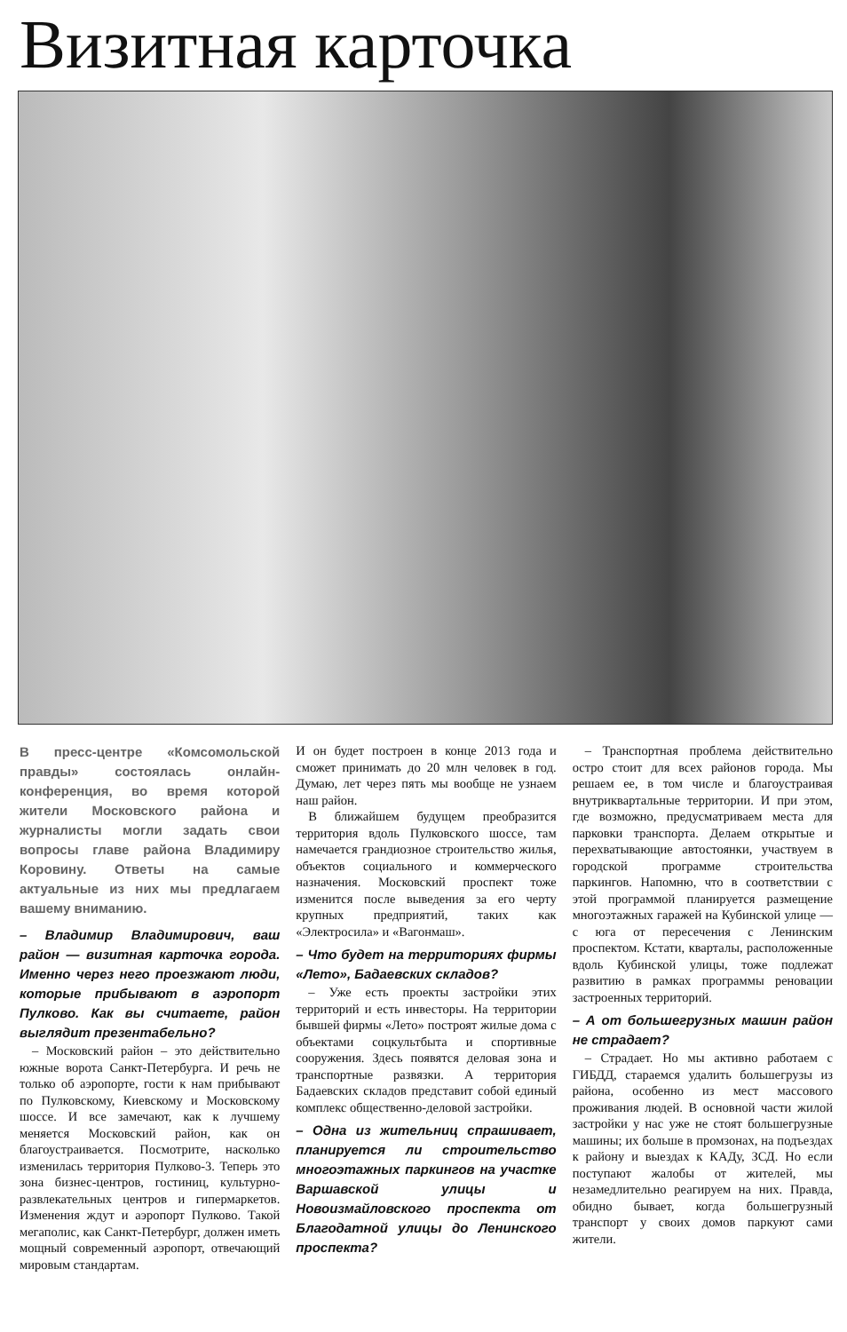Визитная карточка
В пресс-центре «Комсомольской правды» состоялась онлайн-конференция, во время которой жители Московского района и журналисты могли задать свои вопросы главе района Владимиру Коровину. Ответы на самые актуальные из них мы предлагаем вашему вниманию.
– Владимир Владимирович, ваш район — визитная карточка города. Именно через него проезжают люди, которые прибывают в аэропорт Пулково. Как вы считаете, район выглядит презентабельно?
– Московский район – это действительно южные ворота Санкт-Петербурга. И речь не только об аэропорте, гости к нам прибывают по Пулковскому, Киевскому и Московскому шоссе. И все замечают, как к лучшему меняется Московский район, как он благоустраивается. Посмотрите, насколько изменилась территория Пулково-3. Теперь это зона бизнес-центров, гостиниц, культурно-развлекательных центров и гипермаркетов. Изменения ждут и аэропорт Пулково. Такой мегаполис, как Санкт-Петербург, должен иметь мощный современный аэропорт, отвечающий мировым стандартам.
И он будет построен в конце 2013 года и сможет принимать до 20 млн человек в год. Думаю, лет через пять мы вообще не узнаем наш район.
В ближайшем будущем преобразится территория вдоль Пулковского шоссе, там намечается грандиозное строительство жилья, объектов социального и коммерческого назначения. Московский проспект тоже изменится после выведения за его черту крупных предприятий, таких как «Электросила» и «Вагонмаш».
– Что будет на территориях фирмы «Лето», Бадаевских складов?
– Уже есть проекты застройки этих территорий и есть инвесторы. На территории бывшей фирмы «Лето» построят жилые дома с объектами соцкультбыта и спортивные сооружения. Здесь появятся деловая зона и транспортные развязки. А территория Бадаевских складов представит собой единый комплекс общественно-деловой застройки.
– Одна из жительниц спрашивает, планируется ли строительство многоэтажных паркингов на участке Варшавской улицы и Новоизмайловского проспекта от Благодатной улицы до Ленинского проспекта?
– Транспортная проблема действительно остро стоит для всех районов города. Мы решаем ее, в том числе и благоустраивая внутриквартальные территории. И при этом, где возможно, предусматриваем места для парковки транспорта. Делаем открытые и перехватывающие автостоянки, участвуем в городской программе строительства паркингов. Напомню, что в соответствии с этой программой планируется размещение многоэтажных гаражей на Кубинской улице — с юга от пересечения с Ленинским проспектом. Кстати, кварталы, расположенные вдоль Кубинской улицы, тоже подлежат развитию в рамках программы реновации застроенных территорий.
– А от большегрузных машин район не страдает?
– Страдает. Но мы активно работаем с ГИБДД, стараемся удалить большегрузы из района, особенно из мест массового проживания людей. В основной части жилой застройки у нас уже не стоят большегрузные машины; их больше в промзонах, на подъездах к району и выездах к КАДу, ЗСД. Но если поступают жалобы от жителей, мы незамедлительно реагируем на них. Правда, обидно бывает, когда большегрузный транспорт у своих домов паркуют сами жители.